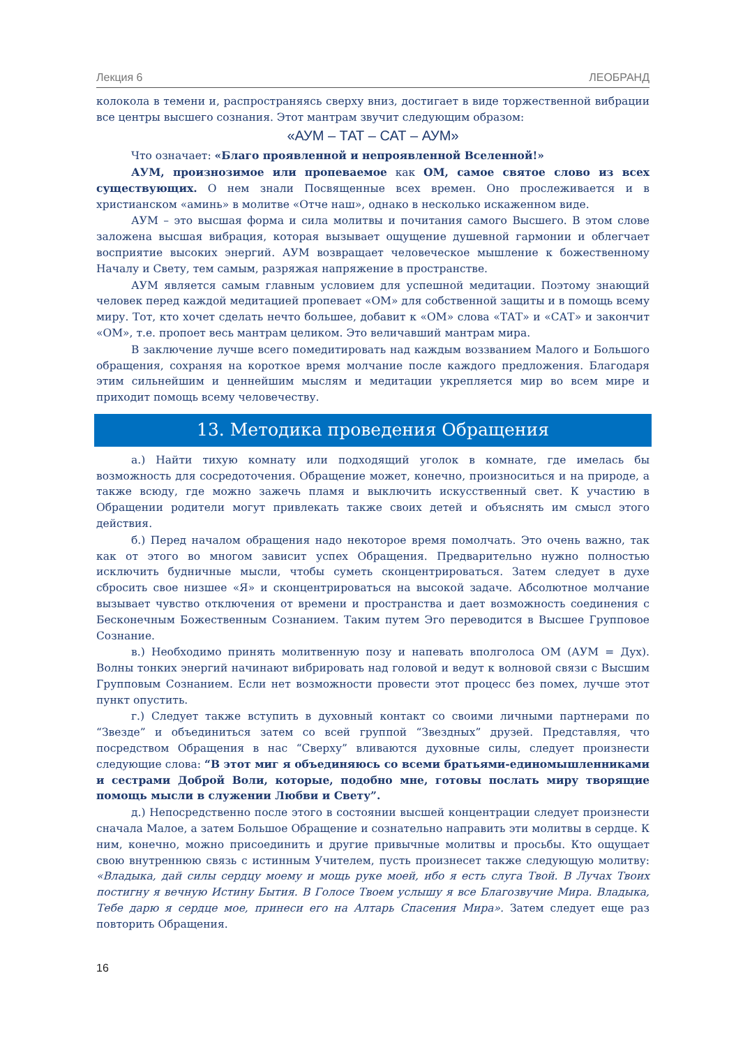Лекция 6 ЛЕОБРАНД
колокола в темени и, распространяясь сверху вниз, достигает в виде торжественной вибрации все центры высшего сознания. Этот мантрам звучит следующим образом:
«АУМ – ТАТ – САТ – АУМ»
Что означает: «Благо проявленной и непроявленной Вселенной!»
АУМ, произнозимое или пропеваемое как ОМ, самое святое слово из всех существующих. О нем знали Посвященные всех времен. Оно прослеживается и в христианском «аминь» в молитве «Отче наш», однако в несколько искаженном виде.
АУМ – это высшая форма и сила молитвы и почитания самого Высшего. В этом слове заложена высшая вибрация, которая вызывает ощущение душевной гармонии и облегчает восприятие высоких энергий. АУМ возвращает человеческое мышление к божественному Началу и Свету, тем самым, разряжая напряжение в пространстве.
АУМ является самым главным условием для успешной медитации. Поэтому знающий человек перед каждой медитацией пропевает «ОМ» для собственной защиты и в помощь всему миру. Тот, кто хочет сделать нечто большее, добавит к «ОМ» слова «ТАТ» и «САТ» и закончит «ОМ», т.е. пропоет весь мантрам целиком. Это величавший мантрам мира.
В заключение лучше всего помедитировать над каждым воззванием Малого и Большого обращения, сохраняя на короткое время молчание после каждого предложения. Благодаря этим сильнейшим и ценнейшим мыслям и медитации укрепляется мир во всем мире и приходит помощь всему человечеству.
13. Методика проведения Обращения
а.) Найти тихую комнату или подходящий уголок в комнате, где имелась бы возможность для сосредоточения. Обращение может, конечно, произноситься и на природе, а также всюду, где можно зажечь пламя и выключить искусственный свет. К участию в Обращении родители могут привлекать также своих детей и объяснять им смысл этого действия.
б.) Перед началом обращения надо некоторое время помолчать. Это очень важно, так как от этого во многом зависит успех Обращения. Предварительно нужно полностью исключить будничные мысли, чтобы суметь сконцентрироваться. Затем следует в духе сбросить свое низшее «Я» и сконцентрироваться на высокой задаче. Абсолютное молчание вызывает чувство отключения от времени и пространства и дает возможность соединения с Бесконечным Божественным Сознанием. Таким путем Эго переводится в Высшее Групповое Сознание.
в.) Необходимо принять молитвенную позу и напевать вполголоса ОМ (АУМ = Дух). Волны тонких энергий начинают вибрировать над головой и ведут к волновой связи с Высшим Групповым Сознанием. Если нет возможности провести этот процесс без помех, лучше этот пункт опустить.
г.) Следует также вступить в духовный контакт со своими личными партнерами по “Звезде” и объединиться затем со всей группой “Звездных” друзей. Представляя, что посредством Обращения в нас “Сверху” вливаются духовные силы, следует произнести следующие слова: “В этот миг я объединяюсь со всеми братьями-единомышленниками и сестрами Доброй Воли, которые, подобно мне, готовы послать миру творящие помощь мысли в служении Любви и Свету”.
д.) Непосредственно после этого в состоянии высшей концентрации следует произнести сначала Малое, а затем Большое Обращение и сознательно направить эти молитвы в сердце. К ним, конечно, можно присоединить и другие привычные молитвы и просьбы. Кто ощущает свою внутреннюю связь с истинным Учителем, пусть произнесет также следующую молитву: «Владыка, дай силы сердцу моему и мощь руке моей, ибо я есть слуга Твой. В Лучах Твоих постигну я вечную Истину Бытия. В Голосе Твоем услышу я все Благозвучие Мира. Владыка, Тебе дарю я сердце мое, принеси его на Алтарь Спасения Мира». Затем следует еще раз повторить Обращения.
16